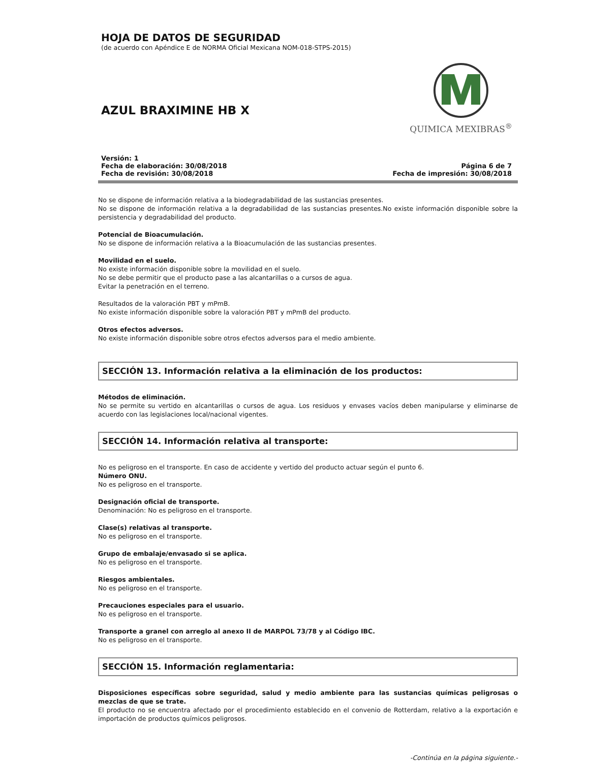HOJA DE DATOS DE SEGURIDAD
(de acuerdo con Apéndice E de NORMA Oficial Mexicana NOM-018-STPS-2015)
AZUL BRAXIMINE HB X
QUIMICA MEXIBRAS<sup>®</sup>
Versión: 1
Fecha de elaboración: 30/08/2018
Fecha de revisión: 30/08/2018
Página 6 de 7
Fecha de impresión: 30/08/2018
No se dispone de información relativa a la biodegradabilidad de las sustancias presentes.
No se dispone de información relativa a la degradabilidad de las sustancias presentes.No existe información disponible sobre la persistencia y degradabilidad del producto.
Potencial de Bioacumulación.
No se dispone de información relativa a la Bioacumulación de las sustancias presentes.
Movilidad en el suelo.
No existe información disponible sobre la movilidad en el suelo.
No se debe permitir que el producto pase a las alcantarillas o a cursos de agua.
Evitar la penetración en el terreno.
Resultados de la valoración PBT y mPmB.
No existe información disponible sobre la valoración PBT y mPmB del producto.
Otros efectos adversos.
No existe información disponible sobre otros efectos adversos para el medio ambiente.
SECCIÓN 13. Información relativa a la eliminación de los productos:
Métodos de eliminación.
No se permite su vertido en alcantarillas o cursos de agua. Los residuos y envases vacíos deben manipularse y eliminarse de acuerdo con las legislaciones local/nacional vigentes.
SECCIÓN 14. Información relativa al transporte:
No es peligroso en el transporte. En caso de accidente y vertido del producto actuar según el punto 6.
Número ONU.
No es peligroso en el transporte.
Designación oficial de transporte.
Denominación: No es peligroso en el transporte.
Clase(s) relativas al transporte.
No es peligroso en el transporte.
Grupo de embalaje/envasado si se aplica.
No es peligroso en el transporte.
Riesgos ambientales.
No es peligroso en el transporte.
Precauciones especiales para el usuario.
No es peligroso en el transporte.
Transporte a granel con arreglo al anexo II de MARPOL 73/78 y al Código IBC.
No es peligroso en el transporte.
SECCIÓN 15. Información reglamentaria:
Disposiciones específicas sobre seguridad, salud y medio ambiente para las sustancias químicas peligrosas o mezclas de que se trate.
El producto no se encuentra afectado por el procedimiento establecido en el convenio de Rotterdam, relativo a la exportación e importación de productos químicos peligrosos.
-Continúa en la página siguiente.-